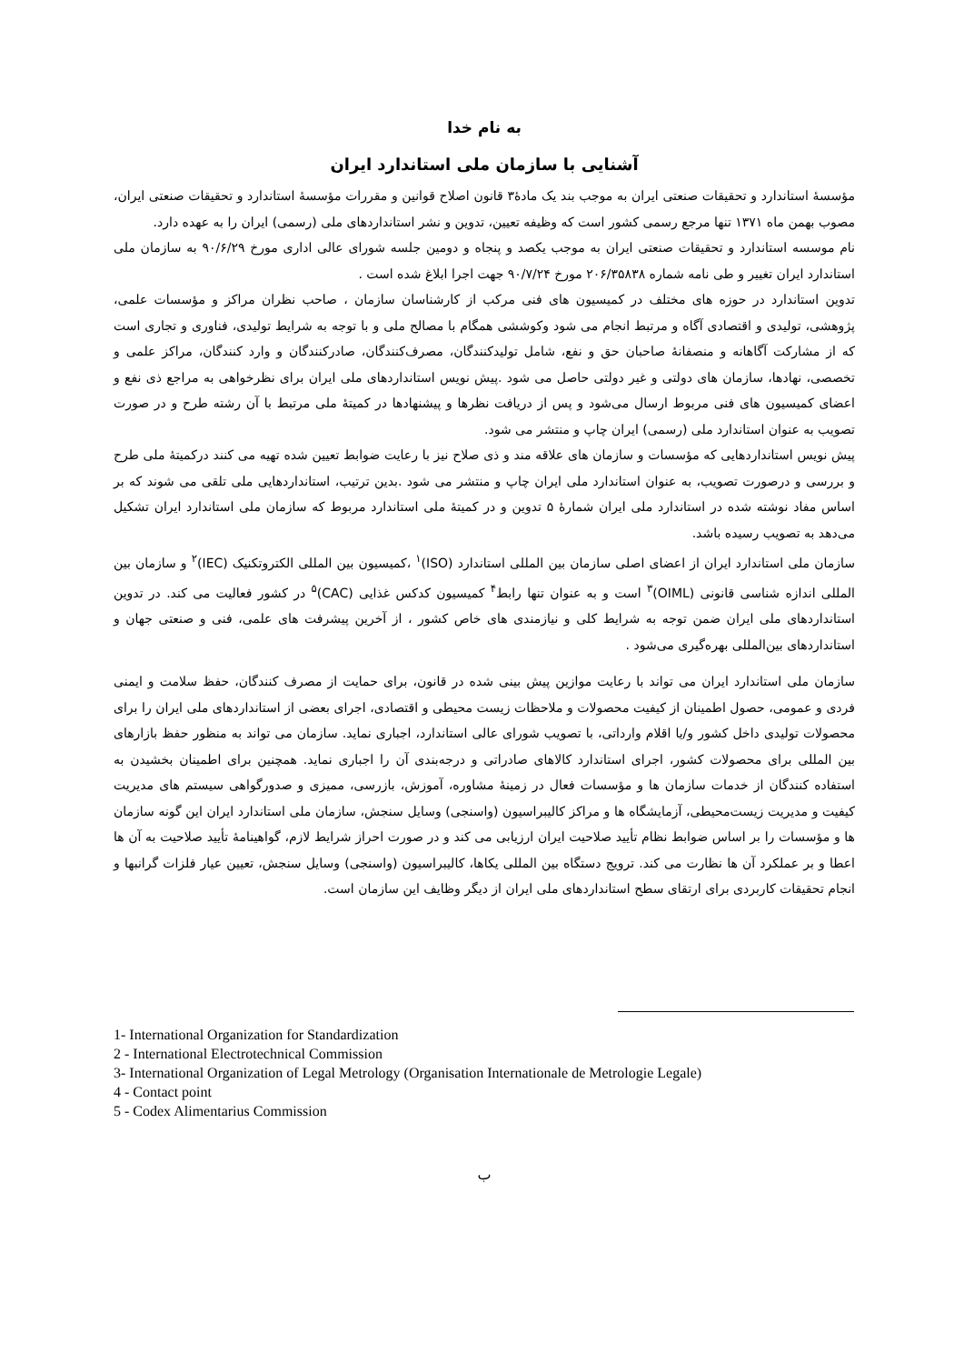به نام خدا
آشنایی با سازمان ملی استاندارد ایران
مؤسسۀ استاندارد و تحقیقات صنعتی ایران به موجب بند یک مادۀ۳ قانون اصلاح قوانین و مقررات مؤسسۀ استاندارد و تحقیقات صنعتی ایران، مصوب بهمن ماه ۱۳۷۱ تنها مرجع رسمی کشور است که وظیفه تعیین، تدوین و نشر استانداردهای ملی (رسمی) ایران را به عهده دارد.
نام موسسه استاندارد و تحقیقات صنعتی ایران به موجب یکصد و پنجاه و دومین جلسه شورای عالی اداری مورخ ۹۰/۶/۲۹ به سازمان ملی استاندارد ایران تغییر و طی نامه شماره ۲۰۶/۳۵۸۳۸ مورخ ۹۰/۷/۲۴ جهت اجرا ابلاغ شده است .
تدوین استاندارد در حوزه های مختلف در کمیسیون های فنی مرکب از کارشناسان سازمان ، صاحب نظران مراکز و مؤسسات علمی، پژوهشی، تولیدی و اقتصادی آگاه و مرتبط انجام می شود وکوششی همگام با مصالح ملی و با توجه به شرایط تولیدی، فناوری و تجاری است که از مشارکت آگاهانه و منصفانۀ صاحبان حق و نفع، شامل تولیدکنندگان، مصرف‌کنندگان، صادرکنندگان و وارد کنندگان، مراکز علمی و تخصصی، نهادها، سازمان های دولتی و غیر دولتی حاصل می شود .پیش نویس استانداردهای ملی ایران برای نظرخواهی به مراجع ذی نفع و اعضای کمیسیون های فنی مربوط ارسال می‌شود و پس از دریافت نظرها و پیشنهادها در کمیتۀ ملی مرتبط با آن رشته طرح و در صورت تصویب به عنوان استاندارد ملی (رسمی) ایران چاپ و منتشر می شود.
پیش نویس استانداردهایی که مؤسسات و سازمان های علاقه مند و ذی صلاح نیز با رعایت ضوابط تعیین شده تهیه می کنند درکمیتۀ ملی طرح و بررسی و درصورت تصویب، به عنوان استاندارد ملی ایران چاپ و منتشر می شود .بدین ترتیب، استانداردهایی ملی تلقی می شوند که بر اساس مفاد نوشته شده در استاندارد ملی ایران شمارۀ ۵ تدوین و در کمیتۀ ملی استاندارد مربوط که سازمان ملی استاندارد ایران تشکیل می‌دهد به تصویب رسیده باشد.
سازمان ملی استاندارد ایران از اعضای اصلی سازمان بین المللی استاندارد (ISO)<sup>۱</sup> ،کمیسیون بین المللی الکتروتکنیک (IEC)<sup>۲</sup> و سازمان بین المللی اندازه شناسی قانونی (OIML)<sup>۳</sup> است و به عنوان تنها رابط<sup>۴</sup> کمیسیون کدکس غذایی (CAC)<sup>۵</sup> در کشور فعالیت می کند. در تدوین استانداردهای ملی ایران ضمن توجه به شرایط کلی و نیازمندی های خاص کشور ، از آخرین پیشرفت های علمی، فنی و صنعتی جهان و استانداردهای بین‌المللی بهره‌گیری می‌شود .
سازمان ملی استاندارد ایران می تواند با رعایت موازین پیش بینی شده در قانون، برای حمایت از مصرف کنندگان، حفظ سلامت و ایمنی فردی و عمومی، حصول اطمینان از کیفیت محصولات و ملاحظات زیست محیطی و اقتصادی، اجرای بعضی از استانداردهای ملی ایران را برای محصولات تولیدی داخل کشور و/یا اقلام وارداتی، با تصویب شورای عالی استاندارد، اجباری نماید. سازمان می تواند به منظور حفظ بازارهای بین المللی برای محصولات کشور، اجرای استاندارد کالاهای صادراتی و درجه‌بندی آن را اجباری نماید. همچنین برای اطمینان بخشیدن به استفاده کنندگان از خدمات سازمان ها و مؤسسات فعال در زمینۀ مشاوره، آموزش، بازرسی، ممیزی و صدورگواهی سیستم های مدیریت کیفیت و مدیریت زیست‌محیطی، آزمایشگاه ها و مراکز کالیبراسیون (واسنجی) وسایل سنجش، سازمان ملی استاندارد ایران این گونه سازمان ها و مؤسسات را بر اساس ضوابط نظام تأیید صلاحیت ایران ارزیابی می کند و در صورت احراز شرایط لازم، گواهینامۀ تأیید صلاحیت به آن ها اعطا و بر عملکرد آن ها نظارت می کند. ترویج دستگاه بین المللی یکاها، کالیبراسیون (واسنجی) وسایل سنجش، تعیین عیار فلزات گرانبها و انجام تحقیقات کاربردی برای ارتقای سطح استانداردهای ملی ایران از دیگر وظایف این سازمان است.
1- International Organization for Standardization
2 - International Electrotechnical Commission
3- International Organization of Legal Metrology (Organisation Internationale de Metrologie Legale)
4 - Contact point
5 - Codex Alimentarius Commission
ب